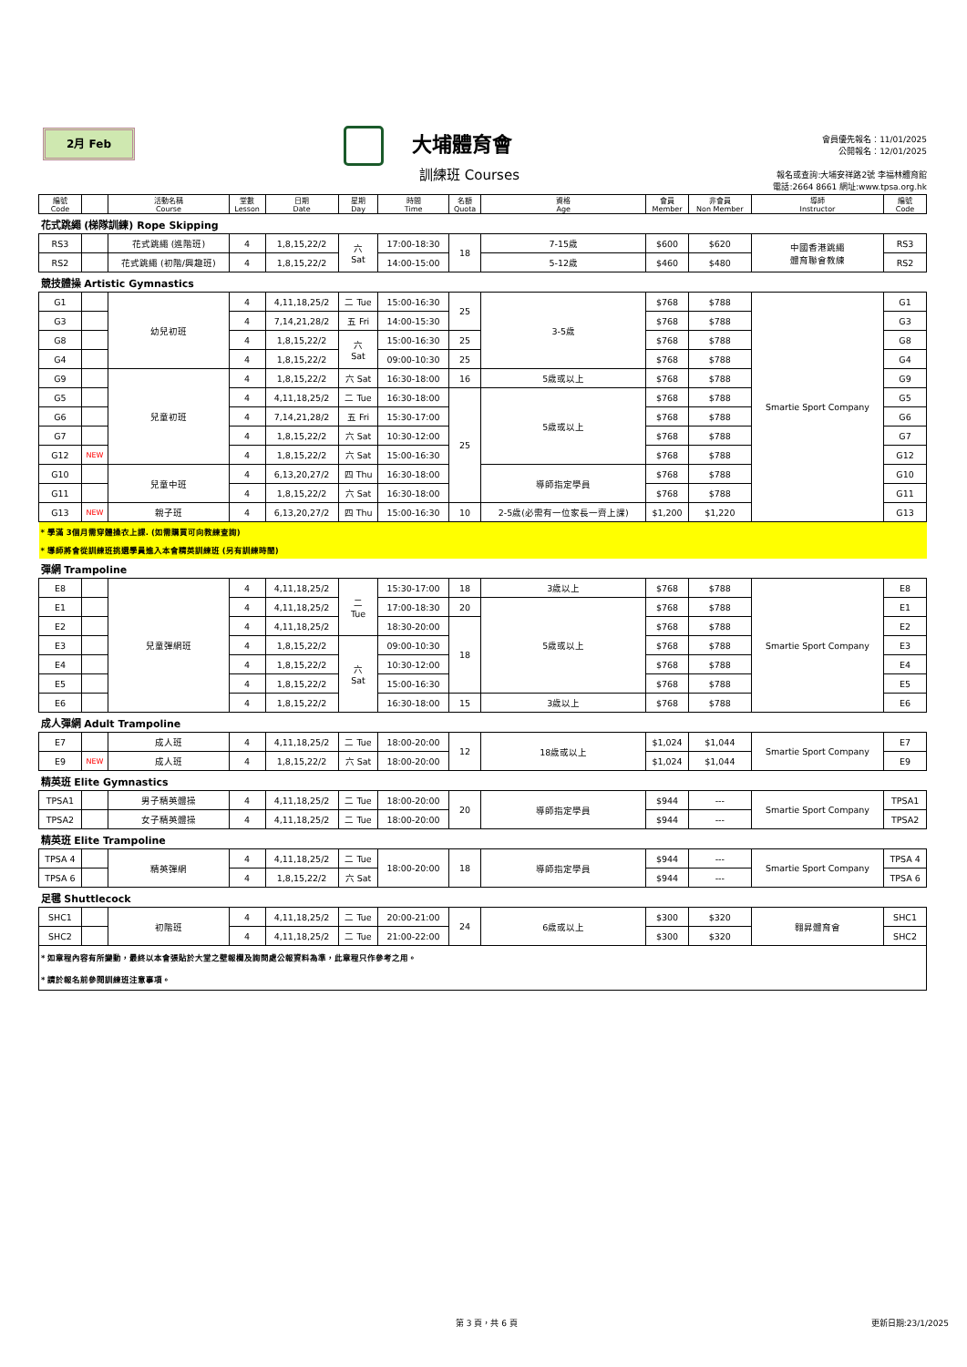2月 Feb 大埔體育會
訓練班 Courses
會員優先報名：11/01/2025
公開報名：12/01/2025
報名或查詢:大埔安祥路2號 李福林體育館
電話:2664 8661 網址:www.tpsa.org.hk
| 編號 Code | | 活動名稱 Course | 堂數 Lesson | 日期 Date | 星期 Day | 時間 Time | 名額 Quota | 資格 Age | 會員 Member | 非會員 Non Member | 導師 Instructor | 編號 Code |
| --- | --- | --- | --- | --- | --- | --- | --- | --- | --- | --- | --- | --- |
| 花式跳繩 (梯隊訓練) Rope Skipping | | | | | | | | | | | | |
| RS3 | | 花式跳繩 (進階班) | 4 | 1,8,15,22/2 | 六 Sat | 17:00-18:30 | 18 | 7-15歲 | $600 | $620 | 中國香港跳繩 體育聯會教練 | RS3 |
| RS2 | | 花式跳繩 (初階/興趣班) | 4 | 1,8,15,22/2 | | 14:00-15:00 | | 5-12歲 | $460 | $480 | | RS2 |
| 競技體操 Artistic Gymnastics | | | | | | | | | | | | |
| G1 | | 幼兒初班 | 4 | 4,11,18,25/2 | 二 Tue | 15:00-16:30 | 25 | 3-5歲 | $768 | $788 | Smartie Sport Company | G1 |
| G3 | | | 4 | 7,14,21,28/2 | 五 Fri | 14:00-15:30 | | | $768 | $788 | | G3 |
| G8 | | | 4 | 1,8,15,22/2 | 六 Sat | 15:00-16:30 | 25 | | $768 | $788 | | G8 |
| G4 | | | 4 | 1,8,15,22/2 | | 09:00-10:30 | 25 | | $768 | $788 | | G4 |
| G9 | | 兒童初班 | 4 | 1,8,15,22/2 | 六 Sat | 16:30-18:00 | 16 | 5歲或以上 | $768 | $788 | | G9 |
| G5 | | | 4 | 4,11,18,25/2 | 二 Tue | 16:30-18:00 | 25 | 5歲或以上 | $768 | $788 | | G5 |
| G6 | | | 4 | 7,14,21,28/2 | 五 Fri | 15:30-17:00 | | | $768 | $788 | | G6 |
| G7 | | | 4 | 1,8,15,22/2 | 六 Sat | 10:30-12:00 | | | $768 | $788 | | G7 |
| G12 | NEW | | 4 | 1,8,15,22/2 | 六 Sat | 15:00-16:30 | | | $768 | $788 | | G12 |
| G10 | | 兒童中班 | 4 | 6,13,20,27/2 | 四 Thu | 16:30-18:00 | | 導師指定學員 | $768 | $788 | | G10 |
| G11 | | | 4 | 1,8,15,22/2 | 六 Sat | 16:30-18:00 | | | $768 | $788 | | G11 |
| G13 | NEW | 親子班 | 4 | 6,13,20,27/2 | 四 Thu | 15:00-16:30 | 10 | 2-5歲(必需有一位家長一齊上課) | $1,200 | $1,220 | | G13 |
| * 學滿 3個月需穿體操衣上課. (如需購買可向教練查詢) | | | | | | | | | | | | |
| * 導師將會從訓練班挑選學員進入本會精英訓練班 (另有訓練時間) | | | | | | | | | | | | |
| 彈網 Trampoline | | | | | | | | | | | | |
| E8 | | 兒童彈網班 | 4 | 4,11,18,25/2 | 二 Tue | 15:30-17:00 | 18 | 3歲以上 | $768 | $788 | Smartie Sport Company | E8 |
| E1 | | | 4 | 4,11,18,25/2 | | 17:00-18:30 | 20 | 5歲或以上 | $768 | $788 | | E1 |
| E2 | | | 4 | 4,11,18,25/2 | | 18:30-20:00 | 18 | | $768 | $788 | | E2 |
| E3 | | | 4 | 1,8,15,22/2 | 六 Sat | 09:00-10:30 | | | $768 | $788 | | E3 |
| E4 | | | 4 | 1,8,15,22/2 | | 10:30-12:00 | | | $768 | $788 | | E4 |
| E5 | | | 4 | 1,8,15,22/2 | | 15:00-16:30 | | | $768 | $788 | | E5 |
| E6 | | | 4 | 1,8,15,22/2 | | 16:30-18:00 | 15 | 3歲以上 | $768 | $788 | | E6 |
| 成人彈網 Adult Trampoline | | | | | | | | | | | | |
| E7 | | 成人班 | 4 | 4,11,18,25/2 | 二 Tue | 18:00-20:00 | 12 | 18歲或以上 | $1,024 | $1,044 | Smartie Sport Company | E7 |
| E9 | NEW | 成人班 | 4 | 1,8,15,22/2 | 六 Sat | 18:00-20:00 | | | $1,024 | $1,044 | | E9 |
| 精英班 Elite Gymnastics | | | | | | | | | | | | |
| TPSA1 | | 男子精英體操 | 4 | 4,11,18,25/2 | 二 Tue | 18:00-20:00 | 20 | 導師指定學員 | $944 | --- | Smartie Sport Company | TPSA1 |
| TPSA2 | | 女子精英體操 | 4 | 4,11,18,25/2 | 二 Tue | 18:00-20:00 | | | $944 | --- | | TPSA2 |
| 精英班 Elite Trampoline | | | | | | | | | | | | |
| TPSA 4 | | 精英彈網 | 4 | 4,11,18,25/2 | 二 Tue | 18:00-20:00 | 18 | 導師指定學員 | $944 | --- | Smartie Sport Company | TPSA 4 |
| TPSA 6 | | | 4 | 1,8,15,22/2 | 六 Sat | | | | $944 | --- | | TPSA 6 |
| 足毽 Shuttlecock | | | | | | | | | | | | |
| SHC1 | | 初階班 | 4 | 4,11,18,25/2 | 二 Tue | 20:00-21:00 | 24 | 6歲或以上 | $300 | $320 | 翱昇體育會 | SHC1 |
| SHC2 | | | 4 | 4,11,18,25/2 | 二 Tue | 21:00-22:00 | | | $300 | $320 | | SHC2 |
| * 如章程內容有所變動，最終以本會張貼於大堂之壁報欄及詢問處公報資料為準，此章程只作參考之用。 | | | | | | | | | | | | |
| * 請於報名前參閱訓練班注意事項。 | | | | | | | | | | | | |
第 3 頁，共 6 頁 更新日期:23/1/2025